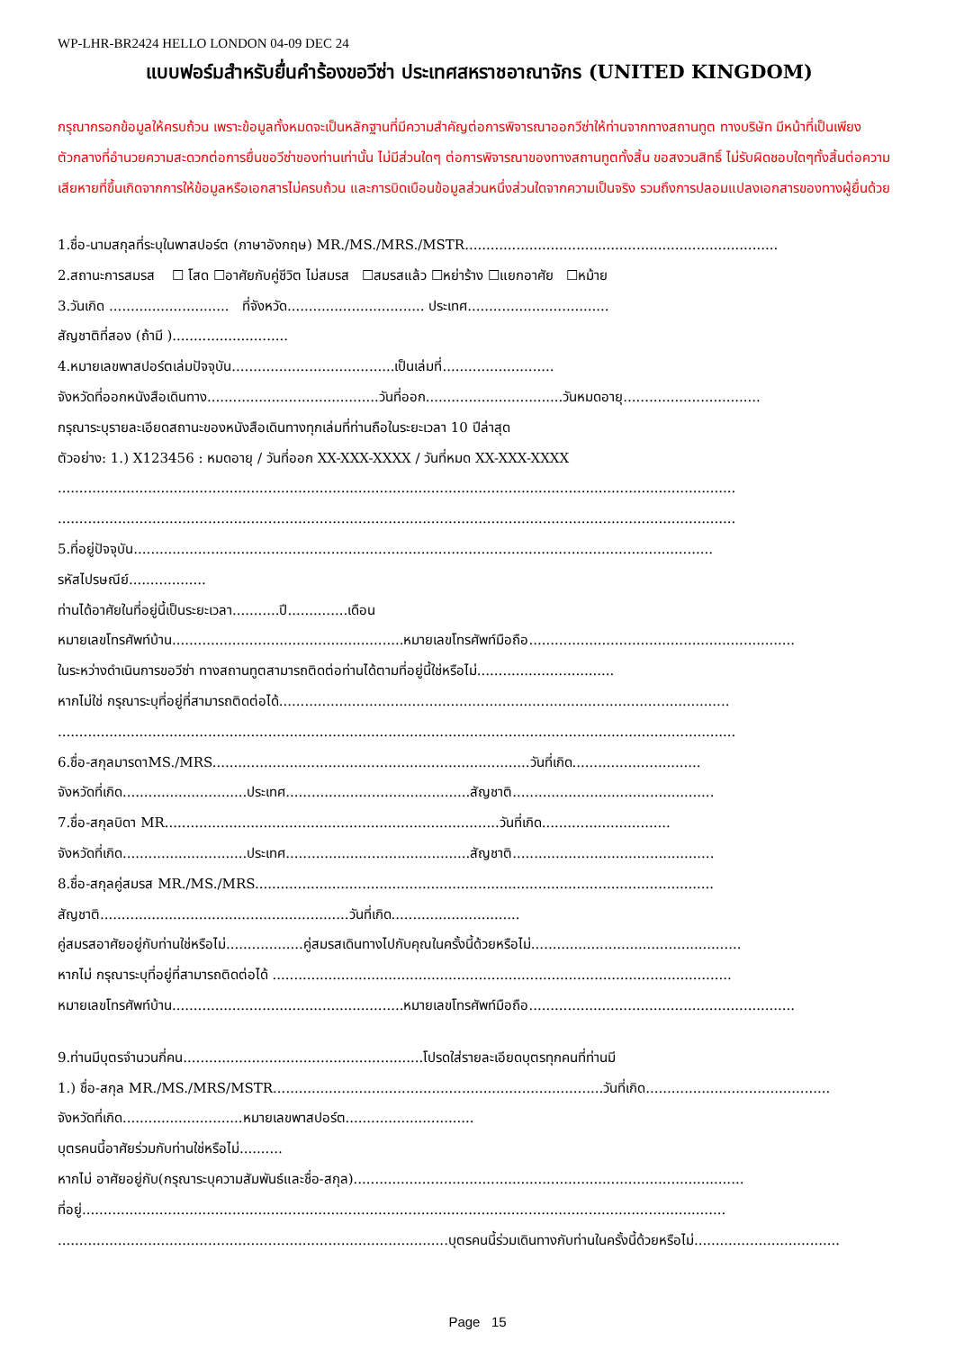WP-LHR-BR2424 HELLO LONDON 04-09 DEC 24
แบบฟอร์มสำหรับยื่นคำร้องขอวีซ่า ประเทศสหราชอาณาจักร (UNITED KINGDOM)
กรุณากรอกข้อมูลให้ครบถ้วน เพราะข้อมูลทั้งหมดจะเป็นหลักฐานที่มีความสำคัญต่อการพิจารณาออกวีซ่าให้ท่านจากทางสถานทูต ทางบริษัท มีหน้าที่เป็นเพียงตัวกลางที่อำนวยความสะดวกต่อการยื่นขอวีซ่าของท่านเท่านั้น ไม่มีส่วนใดๆ ต่อการพิจารณาของทางสถานทูตทั้งสิ้น ขอสงวนสิทธิ์ ไม่รับผิดชอบใดๆทั้งสิ้นต่อความเสียหายที่ขึ้นเกิดจากการให้ข้อมูลหรือเอกสารไม่ครบถ้วน และการบิดเบือนข้อมูลส่วนหนึ่งส่วนใดจากความเป็นจริง รวมถึงการปลอมแปลงเอกสารของทางผู้ยื่นด้วย
1.ชื่อ-นามสกุลที่ระบุในพาสปอร์ต (ภาษาอังกฤษ) MR./MS./MRS./MSTR.........................................................................
2.สถานะการสมรส ☐ โสด ☐อาศัยกับคู่ชีวิต ไม่สมรส ☐สมรสแล้ว ☐หย่าร้าง ☐แยกอาศัย ☐หม้าย
3.วันเกิด ............................ ที่จังหวัด................................ ประเทศ.................................
สัญชาติที่สอง (ถ้ามี )...........................
4.หมายเลขพาสปอร์ตเล่มปัจจุบัน......................................เป็นเล่มที่..........................
จังหวัดที่ออกหนังสือเดินทาง........................................วันที่ออก................................วันหมดอายุ................................
กรุณาระบุรายละเอียดสถานะของหนังสือเดินทางทุกเล่มที่ท่านถือในระยะเวลา 10 ปีล่าสุด
ตัวอย่าง: 1.) X123456 : หมดอายุ / วันที่ออก XX-XXX-XXXX / วันที่หมด XX-XXX-XXXX
..............................................................................................................................................................
..............................................................................................................................................................
5.ที่อยู่ปัจจุบัน.......................................................................................................................................
รหัสไปรษณีย์..................
ท่านได้อาศัยในที่อยู่นี้เป็นระยะเวลา...........ปี..............เดือน
หมายเลขโทรศัพท์บ้าน......................................................หมายเลขโทรศัพท์มือถือ..............................................................
ในระหว่างดำเนินการขอวีซ่า ทางสถานทูตสามารถติดต่อท่านได้ตามที่อยู่นี้ใช่หรือไม่................................
หากไม่ใช่ กรุณาระบุที่อยู่ที่สามารถติดต่อได้.........................................................................................................
..............................................................................................................................................................
6.ชื่อ-สกุลมารดาMS./MRS..........................................................................วันที่เกิด..............................
จังหวัดที่เกิด.............................ประเทศ...........................................สัญชาติ...............................................
7.ชื่อ-สกุลบิดา MR..............................................................................วันที่เกิด..............................
จังหวัดที่เกิด.............................ประเทศ...........................................สัญชาติ...............................................
8.ชื่อ-สกุลคู่สมรส MR./MS./MRS...........................................................................................................
สัญชาติ..........................................................วันที่เกิด..............................
คู่สมรสอาศัยอยู่กับท่านใช่หรือไม่..................คู่สมรสเดินทางไปกับคุณในครั้งนี้ด้วยหรือไม่.................................................
หากไม่ กรุณาระบุที่อยู่ที่สามารถติดต่อได้ ...........................................................................................................
หมายเลขโทรศัพท์บ้าน......................................................หมายเลขโทรศัพท์มือถือ..............................................................
9.ท่านมีบุตรจำนวนกี่คน........................................................โปรดใส่รายละเอียดบุตรทุกคนที่ท่านมี
1.) ชื่อ-สกุล MR./MS./MRS/MSTR.............................................................................วันที่เกิด...........................................
จังหวัดที่เกิด............................หมายเลขพาสปอร์ต..............................
บุตรคนนี้อาศัยร่วมกับท่านใช่หรือไม่..........
หากไม่ อาศัยอยู่กับ(กรุณาระบุความสัมพันธ์และชื่อ-สกุล)...........................................................................................
ที่อยู่......................................................................................................................................................
...........................................................................................บุตรคนนี้ร่วมเดินทางกับท่านในครั้งนี้ด้วยหรือไม่..................................
Page 15